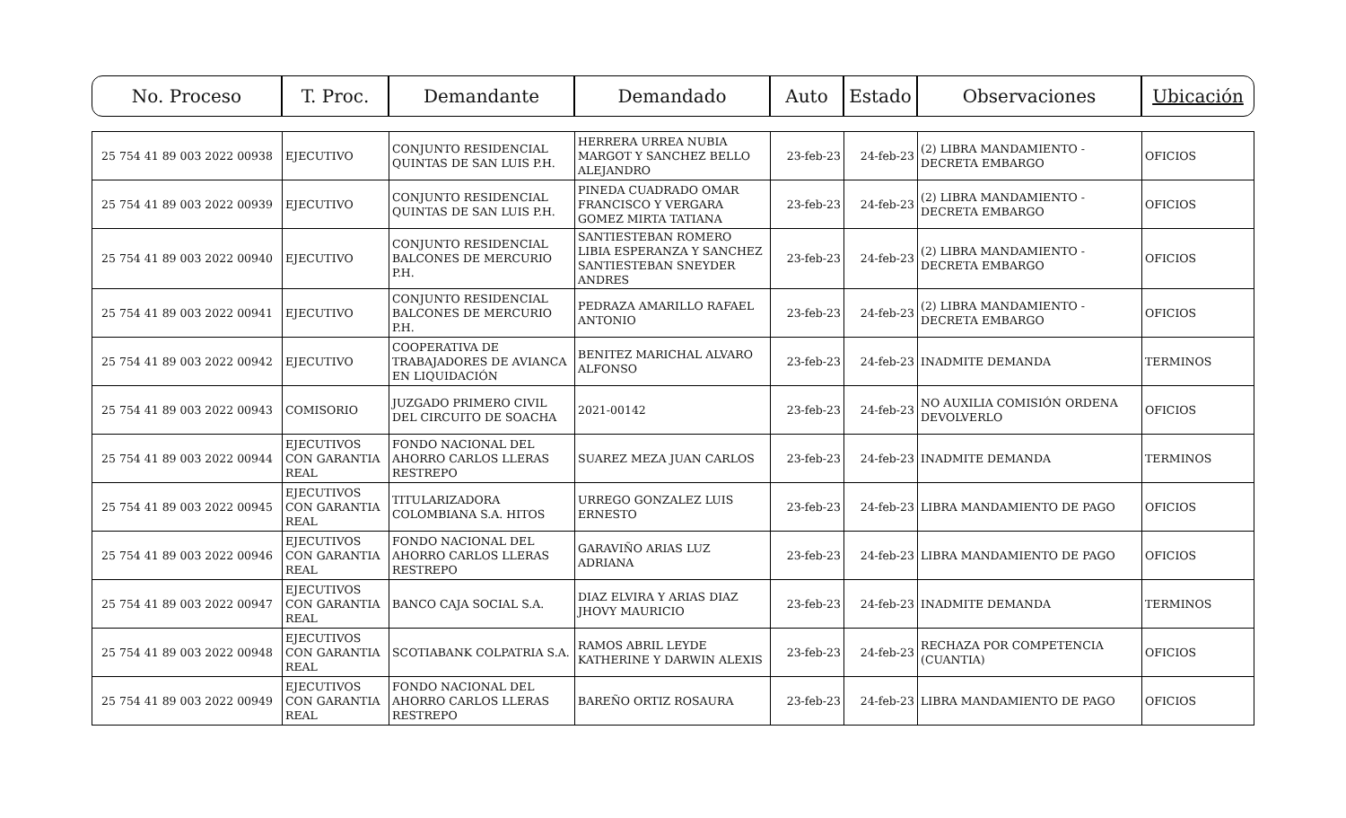| No. Proceso | T. Proc. | Demandante | Demandado | Auto | Estado | Observaciones | Ubicación |
| --- | --- | --- | --- | --- | --- | --- | --- |
| 25 754 41 89 003 2022 00938 | EJECUTIVO | CONJUNTO RESIDENCIAL QUINTAS DE SAN LUIS P.H. | HERRERA URREA NUBIA MARGOT Y SANCHEZ BELLO ALEJANDRO | 23-feb-23 | 24-feb-23 | (2) LIBRA MANDAMIENTO - DECRETA EMBARGO | OFICIOS |
| 25 754 41 89 003 2022 00939 | EJECUTIVO | CONJUNTO RESIDENCIAL QUINTAS DE SAN LUIS P.H. | PINEDA CUADRADO OMAR FRANCISCO Y VERGARA GOMEZ MIRTA TATIANA | 23-feb-23 | 24-feb-23 | (2) LIBRA MANDAMIENTO - DECRETA EMBARGO | OFICIOS |
| 25 754 41 89 003 2022 00940 | EJECUTIVO | CONJUNTO RESIDENCIAL BALCONES DE MERCURIO P.H. | SANTIESTEBAN ROMERO LIBIA ESPERANZA Y SANCHEZ SANTIESTEBAN SNEYDER ANDRES | 23-feb-23 | 24-feb-23 | (2) LIBRA MANDAMIENTO - DECRETA EMBARGO | OFICIOS |
| 25 754 41 89 003 2022 00941 | EJECUTIVO | CONJUNTO RESIDENCIAL BALCONES DE MERCURIO P.H. | PEDRAZA AMARILLO RAFAEL ANTONIO | 23-feb-23 | 24-feb-23 | (2) LIBRA MANDAMIENTO - DECRETA EMBARGO | OFICIOS |
| 25 754 41 89 003 2022 00942 | EJECUTIVO | COOPERATIVA DE TRABAJADORES DE AVIANCA EN LIQUIDACIÓN | BENITEZ MARICHAL ALVARO ALFONSO | 23-feb-23 | 24-feb-23 | INADMITE DEMANDA | TERMINOS |
| 25 754 41 89 003 2022 00943 | COMISORIO | JUZGADO PRIMERO CIVIL DEL CIRCUITO DE SOACHA | 2021-00142 | 23-feb-23 | 24-feb-23 | NO AUXILIA COMISIÓN ORDENA DEVOLVERLO | OFICIOS |
| 25 754 41 89 003 2022 00944 | EJECUTIVOS CON GARANTIA REAL | FONDO NACIONAL DEL AHORRO CARLOS LLERAS RESTREPO | SUAREZ MEZA JUAN CARLOS | 23-feb-23 | 24-feb-23 | INADMITE DEMANDA | TERMINOS |
| 25 754 41 89 003 2022 00945 | EJECUTIVOS CON GARANTIA REAL | TITULARIZADORA COLOMBIANA S.A. HITOS | URREGO GONZALEZ LUIS ERNESTO | 23-feb-23 | 24-feb-23 | LIBRA MANDAMIENTO DE PAGO | OFICIOS |
| 25 754 41 89 003 2022 00946 | EJECUTIVOS CON GARANTIA REAL | FONDO NACIONAL DEL AHORRO CARLOS LLERAS RESTREPO | GARAVIÑO ARIAS LUZ ADRIANA | 23-feb-23 | 24-feb-23 | LIBRA MANDAMIENTO DE PAGO | OFICIOS |
| 25 754 41 89 003 2022 00947 | EJECUTIVOS CON GARANTIA REAL | BANCO CAJA SOCIAL S.A. | DIAZ ELVIRA Y ARIAS DIAZ JHOVY MAURICIO | 23-feb-23 | 24-feb-23 | INADMITE DEMANDA | TERMINOS |
| 25 754 41 89 003 2022 00948 | EJECUTIVOS CON GARANTIA REAL | SCOTIABANK COLPATRIA S.A. | RAMOS ABRIL LEYDE KATHERINE Y DARWIN ALEXIS | 23-feb-23 | 24-feb-23 | RECHAZA POR COMPETENCIA (CUANTIA) | OFICIOS |
| 25 754 41 89 003 2022 00949 | EJECUTIVOS CON GARANTIA REAL | FONDO NACIONAL DEL AHORRO CARLOS LLERAS RESTREPO | BAREÑO ORTIZ ROSAURA | 23-feb-23 | 24-feb-23 | LIBRA MANDAMIENTO DE PAGO | OFICIOS |